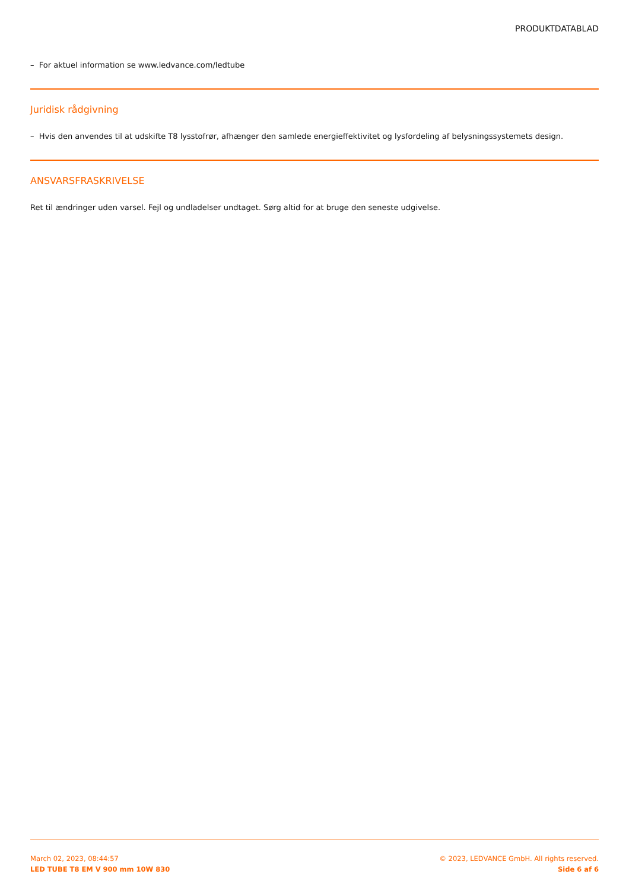PRODUKTDATABLAD
– For aktuel information se www.ledvance.com/ledtube
Juridisk rådgivning
– Hvis den anvendes til at udskifte T8 lysstofrør, afhænger den samlede energieffektivitet og lysfordeling af belysningssystemets design.
ANSVARSFRASKRIVELSE
Ret til ændringer uden varsel. Fejl og undladelser undtaget. Sørg altid for at bruge den seneste udgivelse.
March 02, 2023, 08:44:57
LED TUBE T8 EM V 900 mm 10W 830
© 2023, LEDVANCE GmbH. All rights reserved.
Side 6 af 6